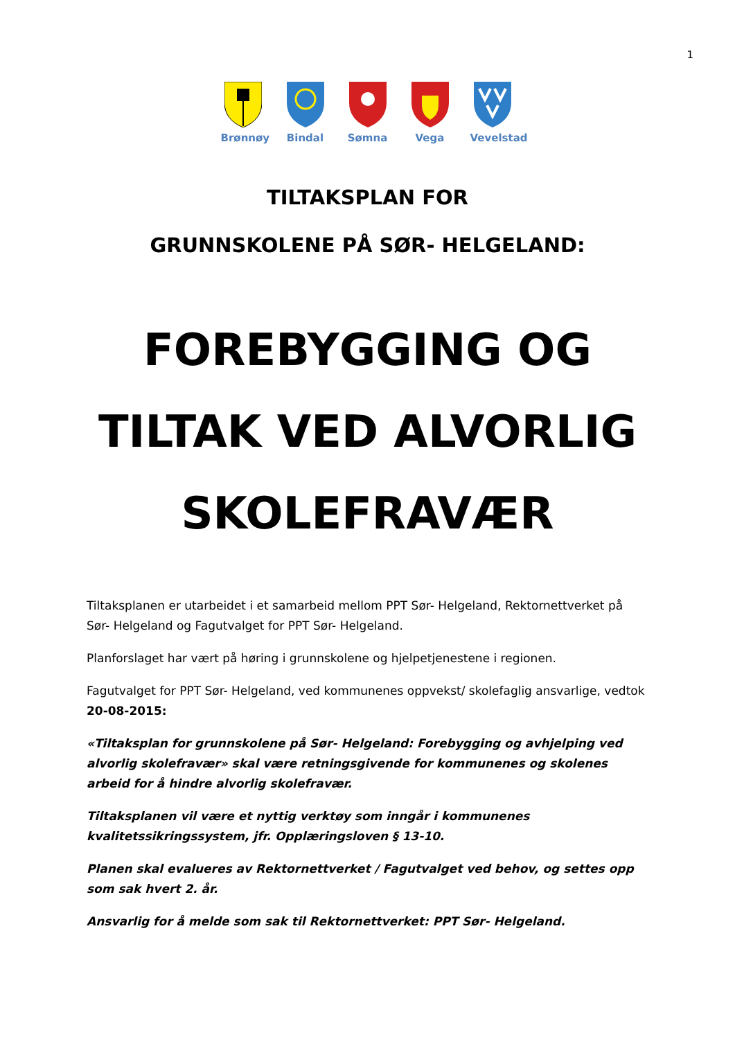1
Brønnøy Bindal Sømna Vega Vevelstad
TILTAKSPLAN FOR
GRUNNSKOLENE PÅ SØR- HELGELAND:
FOREBYGGING OG
TILTAK VED ALVORLIG
SKOLEFRAVÆR
Tiltaksplanen er utarbeidet i et samarbeid mellom PPT Sør- Helgeland, Rektornettverket på Sør- Helgeland og Fagutvalget for PPT Sør- Helgeland.
Planforslaget har vært på høring i grunnskolene og hjelpetjenestene i regionen.
Fagutvalget for PPT Sør- Helgeland, ved kommunenes oppvekst/ skolefaglig ansvarlige, vedtok 20-08-2015:
«Tiltaksplan for grunnskolene på Sør- Helgeland: Forebygging og avhjelping ved alvorlig skolefravær» skal være retningsgivende for kommunenes og skolenes arbeid for å hindre alvorlig skolefravær.
Tiltaksplanen vil være et nyttig verktøy som inngår i kommunenes kvalitetssikringssystem, jfr. Opplæringsloven § 13-10.
Planen skal evalueres av Rektornettverket / Fagutvalget ved behov, og settes opp som sak hvert 2. år.
Ansvarlig for å melde som sak til Rektornettverket: PPT Sør- Helgeland.